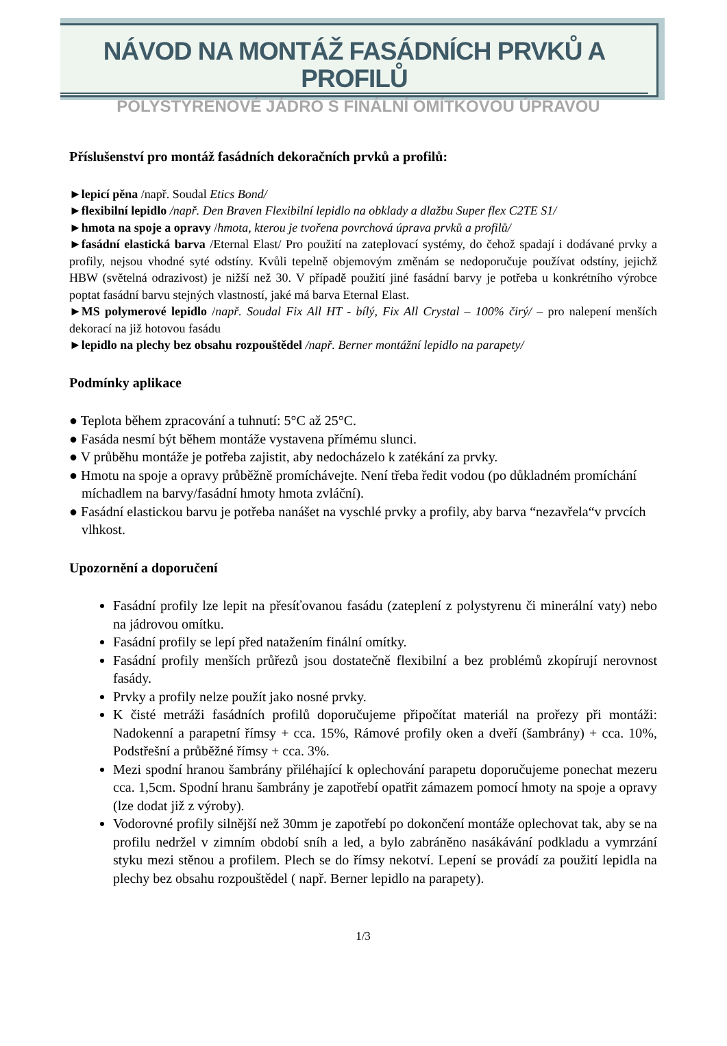NÁVOD NA MONTÁŽ FASÁDNÍCH PRVKŮ A PROFILŮ
POLYSTYRENOVÉ JÁDRO S FINÁLNÍ OMÍTKOVOU ÚPRAVOU
Příslušenství pro montáž fasádních dekoračních prvků a profilů:
►lepicí pěna /např. Soudal Etics Bond/
►flexibilní lepidlo /např. Den Braven Flexibilní lepidlo na obklady a dlažbu Super flex C2TE S1/
►hmota na spoje a opravy /hmota, kterou je tvořena povrchová úprava prvků a profilů/
►fasádní elastická barva /Eternal Elast/ Pro použití na zateplovací systémy, do čehož spadají i dodávané prvky a profily, nejsou vhodné syté odstíny. Kvůli tepelně objemovým změnám se nedoporučuje používat odstíny, jejichž HBW (světelná odrazivost) je nižší než 30. V případě použití jiné fasádní barvy je potřeba u konkrétního výrobce poptat fasádní barvu stejných vlastností, jaké má barva Eternal Elast.
►MS polymerové lepidlo /např. Soudal Fix All HT - bílý, Fix All Crystal – 100% čirý/ – pro nalepení menších dekorací na již hotovou fasádu
►lepidlo na plechy bez obsahu rozpouštědel /např. Berner montážní lepidlo na parapety/
Podmínky aplikace
● Teplota během zpracování a tuhnutí: 5°C až 25°C.
● Fasáda nesmí být během montáže vystavena přímému slunci.
● V průběhu montáže je potřeba zajistit, aby nedocházelo k zatékání za prvky.
● Hmotu na spoje a opravy průběžně promíchávejte. Není třeba ředit vodou (po důkladném promíchání míchadlem na barvy/fasádní hmoty hmota zvláční).
● Fasádní elastickou barvu je potřeba nanášet na vyschlé prvky a profily, aby barva “nezavřela“v prvcích vlhkost.
Upozornění a doporučení
Fasádní profily lze lepit na přesíťovanou fasádu (zateplení z polystyrenu či minerální vaty) nebo na jádrovou omítku.
Fasádní profily se lepí před natažením finální omítky.
Fasádní profily menších průřezů jsou dostatečně flexibilní a bez problémů zkopírují nerovnost fasády.
Prvky a profily nelze použít jako nosné prvky.
K čisté metráži fasádních profilů doporučujeme připočítat materiál na prořezy při montáži: Nadokenní a parapetní římsy + cca. 15%, Rámové profily oken a dveří (šambrány) + cca. 10%, Podstřešní a průběžné římsy + cca. 3%.
Mezi spodní hranou šambrány přiléhající k oplechování parapetu doporučujeme ponechat mezeru cca. 1,5cm. Spodní hranu šambrány je zapotřebí opatřit zámazem pomocí hmoty na spoje a opravy (lze dodat již z výroby).
Vodorovné profily silnější než 30mm je zapotřebí po dokončení montáže oplechovat tak, aby se na profilu nedržel v zimním období sníh a led, a bylo zabráněno nasákávání podkladu a vymrzání styku mezi stěnou a profilem. Plech se do římsy nekotví. Lepení se provádí za použití lepidla na plechy bez obsahu rozpouštědel ( např. Berner lepidlo na parapety).
1/3